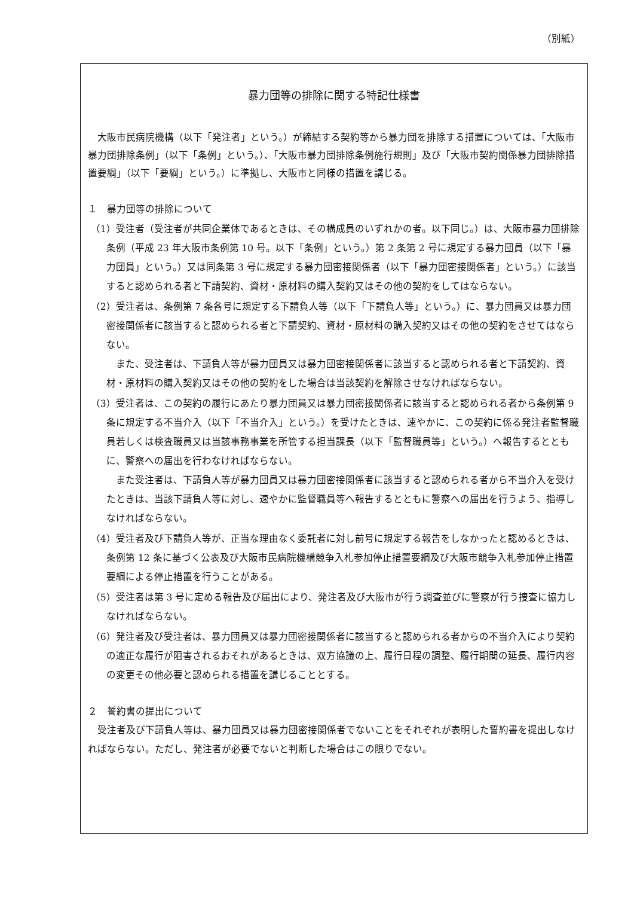（別紙）
暴力団等の排除に関する特記仕様書
大阪市民病院機構（以下「発注者」という。）が締結する契約等から暴力団を排除する措置については、「大阪市暴力団排除条例」（以下「条例」という。）、「大阪市暴力団排除条例施行規則」及び「大阪市契約関係暴力団排除措置要綱」（以下「要綱」という。）に準拠し、大阪市と同様の措置を講じる。
１　暴力団等の排除について
（1）受注者（受注者が共同企業体であるときは、その構成員のいずれかの者。以下同じ。）は、大阪市暴力団排除条例（平成 23 年大阪市条例第 10 号。以下「条例」という。）第 2 条第 2 号に規定する暴力団員（以下「暴力団員」という。）又は同条第 3 号に規定する暴力団密接関係者（以下「暴力団密接関係者」という。）に該当すると認められる者と下請契約、資材・原材料の購入契約又はその他の契約をしてはならない。
（2）受注者は、条例第 7 条各号に規定する下請負人等（以下「下請負人等」という。）に、暴力団員又は暴力団密接関係者に該当すると認められる者と下請契約、資材・原材料の購入契約又はその他の契約をさせてはならない。
また、受注者は、下請負人等が暴力団員又は暴力団密接関係者に該当すると認められる者と下請契約、資材・原材料の購入契約又はその他の契約をした場合は当該契約を解除させなければならない。
（3）受注者は、この契約の履行にあたり暴力団員又は暴力団密接関係者に該当すると認められる者から条例第 9 条に規定する不当介入（以下「不当介入」という。）を受けたときは、速やかに、この契約に係る発注者監督職員若しくは検査職員又は当該事務事業を所管する担当課長（以下「監督職員等」という。）へ報告するとともに、警察への届出を行わなければならない。
また受注者は、下請負人等が暴力団員又は暴力団密接関係者に該当すると認められる者から不当介入を受けたときは、当該下請負人等に対し、速やかに監督職員等へ報告するとともに警察への届出を行うよう、指導しなければならない。
（4）受注者及び下請負人等が、正当な理由なく委託者に対し前号に規定する報告をしなかったと認めるときは、条例第 12 条に基づく公表及び大阪市民病院機構競争入札参加停止措置要綱及び大阪市競争入札参加停止措置要綱による停止措置を行うことがある。
（5）受注者は第 3 号に定める報告及び届出により、発注者及び大阪市が行う調査並びに警察が行う捜査に協力しなければならない。
（6）発注者及び受注者は、暴力団員又は暴力団密接関係者に該当すると認められる者からの不当介入により契約の適正な履行が阻害されるおそれがあるときは、双方協議の上、履行日程の調整、履行期間の延長、履行内容の変更その他必要と認められる措置を講じることとする。
２　誓約書の提出について
受注者及び下請負人等は、暴力団員又は暴力団密接関係者でないことをそれぞれが表明した誓約書を提出しなければならない。ただし、発注者が必要でないと判断した場合はこの限りでない。